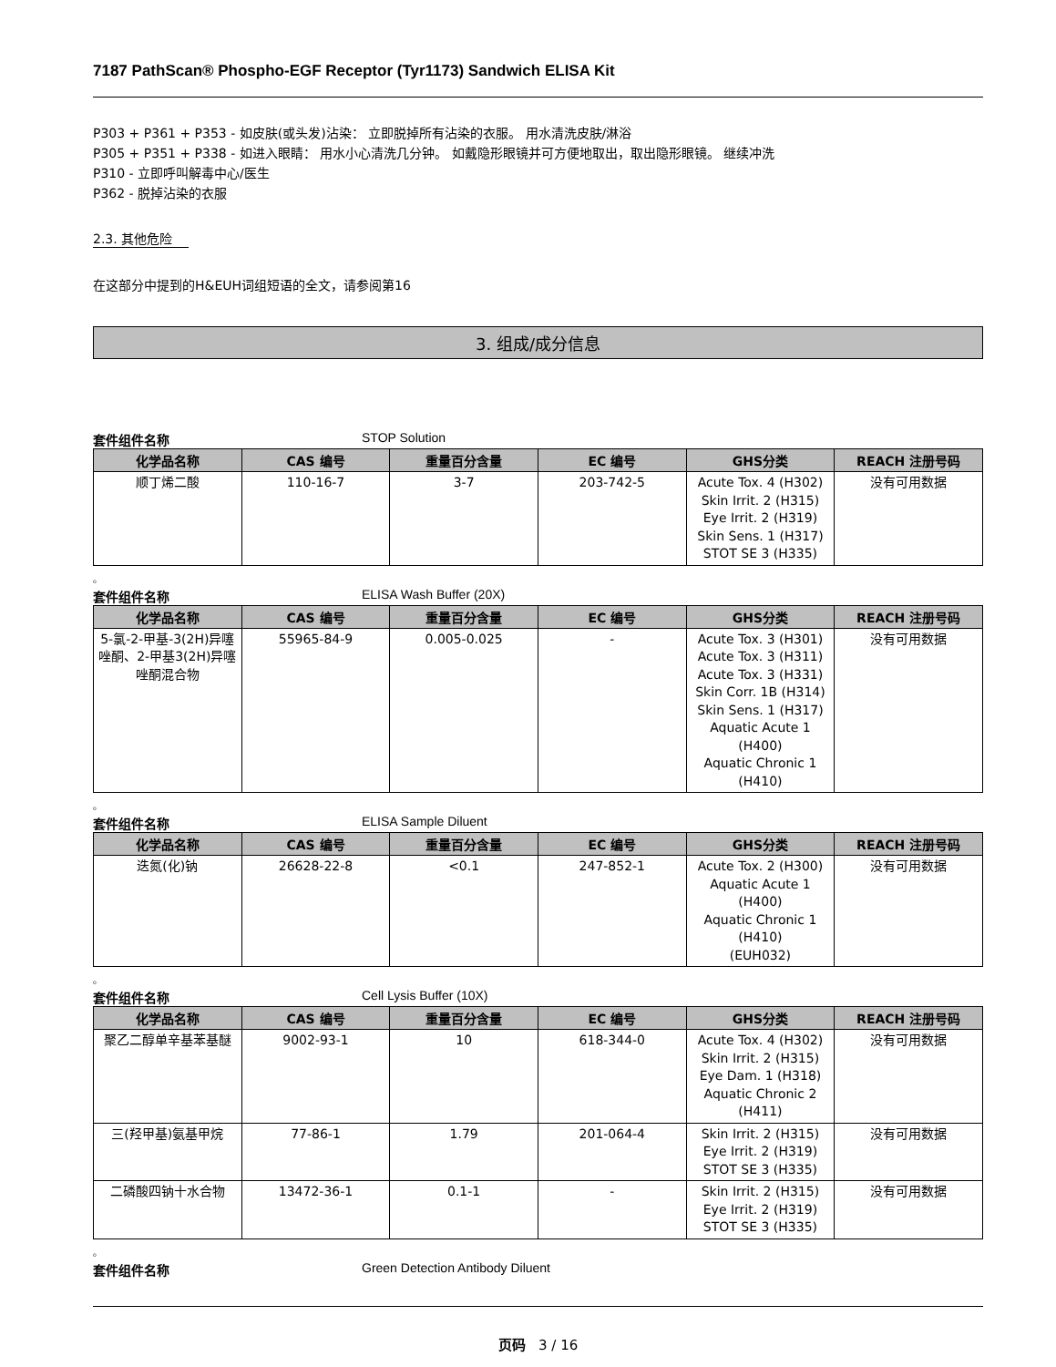7187 PathScan® Phospho-EGF Receptor (Tyr1173) Sandwich ELISA Kit
P303 + P361 + P353 - 如皮肤(或头发)沾染： 立即脱掉所有沾染的衣服。 用水清洗皮肤/淋浴
P305 + P351 + P338 - 如进入眼睛： 用水小心清洗几分钟。 如戴隐形眼镜并可方便地取出，取出隐形眼镜。 继续冲洗
P310 - 立即呼叫解毒中心/医生
P362 - 脱掉沾染的衣服
2.3. 其他危险
在这部分中提到的H&EUH词组短语的全文，请参阅第16
3. 组成/成分信息
套件组件名称 STOP Solution
| 化学品名称 | CAS 编号 | 重量百分含量 | EC 编号 | GHS分类 | REACH 注册号码 |
| --- | --- | --- | --- | --- | --- |
| 顺丁烯二酸 | 110-16-7 | 3-7 | 203-742-5 | Acute Tox. 4 (H302) Skin Irrit. 2 (H315) Eye Irrit. 2 (H319) Skin Sens. 1 (H317) STOT SE 3 (H335) | 没有可用数据 |
。
套件组件名称 ELISA Wash Buffer (20X)
| 化学品名称 | CAS 编号 | 重量百分含量 | EC 编号 | GHS分类 | REACH 注册号码 |
| --- | --- | --- | --- | --- | --- |
| 5-氯-2-甲基-3(2H)异噻唑酮、2-甲基3(2H)异噻唑酮混合物 | 55965-84-9 | 0.005-0.025 | - | Acute Tox. 3 (H301) Acute Tox. 3 (H311) Acute Tox. 3 (H331) Skin Corr. 1B (H314) Skin Sens. 1 (H317) Aquatic Acute 1 (H400) Aquatic Chronic 1 (H410) | 没有可用数据 |
。
套件组件名称 ELISA Sample Diluent
| 化学品名称 | CAS 编号 | 重量百分含量 | EC 编号 | GHS分类 | REACH 注册号码 |
| --- | --- | --- | --- | --- | --- |
| 迭氮(化)钠 | 26628-22-8 | <0.1 | 247-852-1 | Acute Tox. 2 (H300) Aquatic Acute 1 (H400) Aquatic Chronic 1 (H410) (EUH032) | 没有可用数据 |
。
套件组件名称 Cell Lysis Buffer (10X)
| 化学品名称 | CAS 编号 | 重量百分含量 | EC 编号 | GHS分类 | REACH 注册号码 |
| --- | --- | --- | --- | --- | --- |
| 聚乙二醇单辛基苯基醚 | 9002-93-1 | 10 | 618-344-0 | Acute Tox. 4 (H302) Skin Irrit. 2 (H315) Eye Dam. 1 (H318) Aquatic Chronic 2 (H411) | 没有可用数据 |
| 三(羟甲基)氨基甲烷 | 77-86-1 | 1.79 | 201-064-4 | Skin Irrit. 2 (H315) Eye Irrit. 2 (H319) STOT SE 3 (H335) | 没有可用数据 |
| 二磷酸四钠十水合物 | 13472-36-1 | 0.1-1 | - | Skin Irrit. 2 (H315) Eye Irrit. 2 (H319) STOT SE 3 (H335) | 没有可用数据 |
。
套件组件名称 Green Detection Antibody Diluent
页码 3 / 16